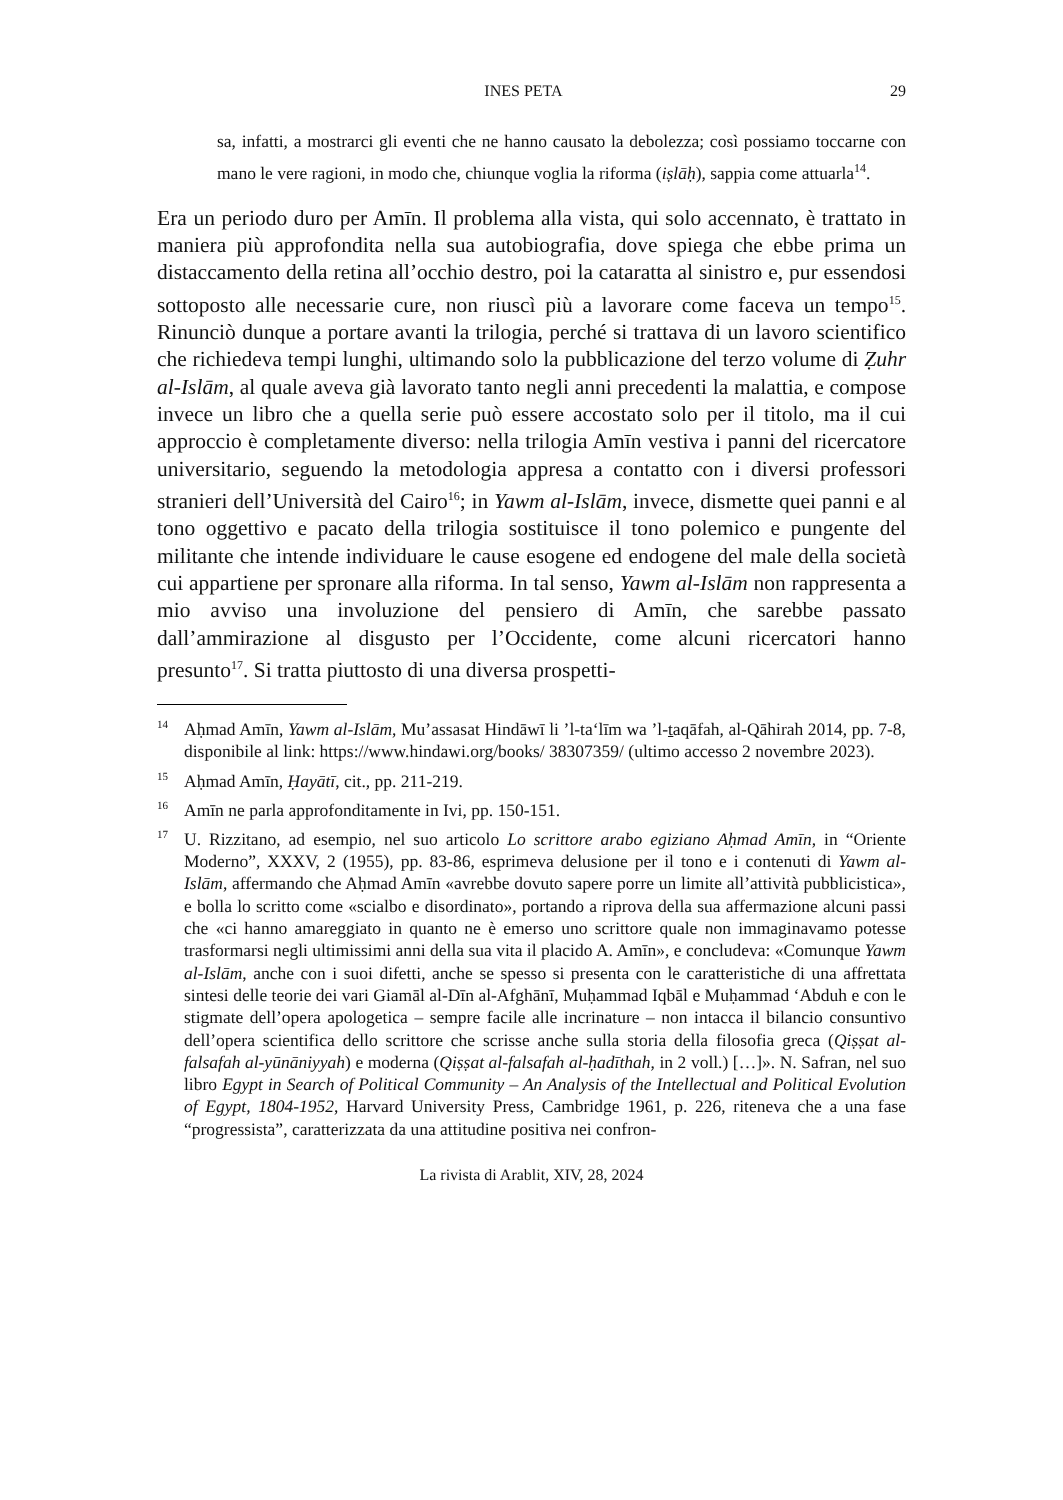INES PETA 29
sa, infatti, a mostrarci gli eventi che ne hanno causato la debolezza; così possiamo toccarne con mano le vere ragioni, in modo che, chiunque voglia la riforma (iṣlāḥ), sappia come attuarla<sup>14</sup>.
Era un periodo duro per Amīn. Il problema alla vista, qui solo accennato, è trattato in maniera più approfondita nella sua autobiografia, dove spiega che ebbe prima un distaccamento della retina all’occhio destro, poi la cataratta al sinistro e, pur essendosi sottoposto alle necessarie cure, non riuscì più a lavorare come faceva un tempo<sup>15</sup>. Rinunciò dunque a portare avanti la trilogia, perché si trattava di un lavoro scientifico che richiedeva tempi lunghi, ultimando solo la pubblicazione del terzo volume di Ẓuhr al-Islām, al quale aveva già lavorato tanto negli anni precedenti la malattia, e compose invece un libro che a quella serie può essere accostato solo per il titolo, ma il cui approccio è completamente diverso: nella trilogia Amīn vestiva i panni del ricercatore universitario, seguendo la metodologia appresa a contatto con i diversi professori stranieri dell’Università del Cairo<sup>16</sup>; in Yawm al-Islām, invece, dismette quei panni e al tono oggettivo e pacato della trilogia sostituisce il tono polemico e pungente del militante che intende individuare le cause esogene ed endogene del male della società cui appartiene per spronare alla riforma. In tal senso, Yawm al-Islām non rappresenta a mio avviso una involuzione del pensiero di Amīn, che sarebbe passato dall’ammirazione al disgusto per l’Occidente, come alcuni ricercatori hanno presunto<sup>17</sup>. Si tratta piuttosto di una diversa prospetti-
<sup>14</sup> Aḥmad Amīn, Yawm al-Islām, Mu’assasat Hindāwī li ’l-ta‘līm wa ’l-ṯaqāfah, al-Qāhirah 2014, pp. 7-8, disponibile al link: https://www.hindawi.org/books/ 38307359/ (ultimo accesso 2 novembre 2023).
<sup>15</sup> Aḥmad Amīn, Ḥayātī, cit., pp. 211-219.
<sup>16</sup> Amīn ne parla approfonditamente in Ivi, pp. 150-151.
<sup>17</sup> U. Rizzitano, ad esempio, nel suo articolo Lo scrittore arabo egiziano Aḥmad Amīn, in “Oriente Moderno”, XXXV, 2 (1955), pp. 83-86, esprimeva delusione per il tono e i contenuti di Yawm al-Islām, affermando che Aḥmad Amīn «avrebbe dovuto sapere porre un limite all’attività pubblicistica», e bolla lo scritto come «scialbo e disordinato», portando a riprova della sua affermazione alcuni passi che «ci hanno amareggiato in quanto ne è emerso uno scrittore quale non immaginavamo potesse trasformarsi negli ultimissimi anni della sua vita il placido A. Amīn», e concludeva: «Comunque Yawm al-Islām, anche con i suoi difetti, anche se spesso si presenta con le caratteristiche di una affrettata sintesi delle teorie dei vari Giamāl al-Dīn al-Afghānī, Muḥammad Iqbāl e Muḥammad ‘Abduh e con le stigmate dell’opera apologetica – sempre facile alle incrinature – non intacca il bilancio consuntivo dell’opera scientifica dello scrittore che scrisse anche sulla storia della filosofia greca (Qiṣṣat al-falsafah al-yūnāniyyah) e moderna (Qiṣṣat al-falsafah al-ḥadīthah, in 2 voll.) […]». N. Safran, nel suo libro Egypt in Search of Political Community – An Analysis of the Intellectual and Political Evolution of Egypt, 1804-1952, Harvard University Press, Cambridge 1961, p. 226, riteneva che a una fase “progressista”, caratterizzata da una attitudine positiva nei confron-
La rivista di Arablit, XIV, 28, 2024